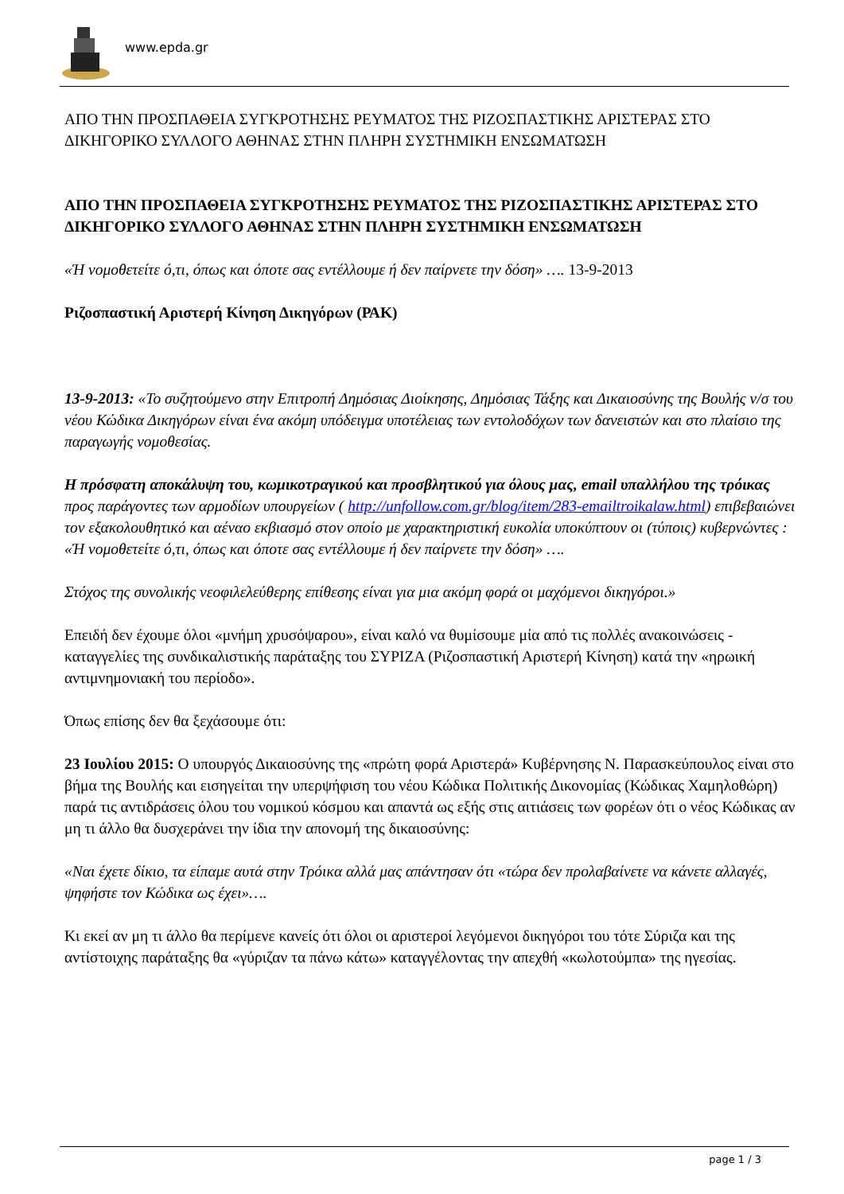www.epda.gr
ΑΠΟ ΤΗΝ ΠΡΟΣΠΑΘΕΙΑ ΣΥΓΚΡΟΤΗΣΗΣ ΡΕΥΜΑΤΟΣ ΤΗΣ ΡΙΖΟΣΠΑΣΤΙΚΗΣ ΑΡΙΣΤΕΡΑΣ ΣΤΟ ΔΙΚΗΓΟΡΙΚΟ ΣΥΛΛΟΓΟ ΑΘΗΝΑΣ ΣΤΗΝ ΠΛΗΡΗ ΣΥΣΤΗΜΙΚΗ ΕΝΣΩΜΑΤΩΣΗ
ΑΠΟ ΤΗΝ ΠΡΟΣΠΑΘΕΙΑ ΣΥΓΚΡΟΤΗΣΗΣ ΡΕΥΜΑΤΟΣ ΤΗΣ ΡΙΖΟΣΠΑΣΤΙΚΗΣ ΑΡΙΣΤΕΡΑΣ ΣΤΟ ΔΙΚΗΓΟΡΙΚΟ ΣΥΛΛΟΓΟ ΑΘΗΝΑΣ ΣΤΗΝ ΠΛΗΡΗ ΣΥΣΤΗΜΙΚΗ ΕΝΣΩΜΑΤΩΣΗ
«Ή νομοθετείτε ό,τι, όπως και όποτε σας εντέλλουμε ή δεν παίρνετε την δόση» …. 13-9-2013
Ριζοσπαστική Αριστερή Κίνηση Δικηγόρων (ΡΑΚ)
13-9-2013: «Το συζητούμενο στην Επιτροπή Δημόσιας Διοίκησης, Δημόσιας Τάξης και Δικαιοσύνης της Βουλής ν/σ του νέου Κώδικα Δικηγόρων είναι ένα ακόμη υπόδειγμα υποτέλειας των εντολοδόχων των δανειστών και στο πλαίσιο της παραγωγής νομοθεσίας.
Η πρόσφατη αποκάλυψη του, κωμικοτραγικού και προσβλητικού για όλους μας, email υπαλλήλου της τρόικας προς παράγοντες των αρμοδίων υπουργείων ( http://unfollow.com.gr/blog/item/283-emailtroikalaw.html) επιβεβαιώνει τον εξακολουθητικό και αέναο εκβιασμό στον οποίο με χαρακτηριστική ευκολία υποκύπτουν οι (τύποις) κυβερνώντες : «Ή νομοθετείτε ό,τι, όπως και όποτε σας εντέλλουμε ή δεν παίρνετε την δόση» ….
Στόχος της συνολικής νεοφιλελεύθερης επίθεσης είναι για μια ακόμη φορά οι μαχόμενοι δικηγόροι.»
Επειδή δεν έχουμε όλοι «μνήμη χρυσόψαρου», είναι καλό να θυμίσουμε μία από τις πολλές ανακοινώσεις - καταγγελίες της συνδικαλιστικής παράταξης του ΣΥΡΙΖΑ (Ριζοσπαστική Αριστερή Κίνηση) κατά την «ηρωική αντιμνημονιακή του περίοδο».
Όπως επίσης δεν θα ξεχάσουμε ότι:
23 Ιουλίου 2015: Ο υπουργός Δικαιοσύνης της «πρώτη φορά Αριστερά» Κυβέρνησης Ν. Παρασκεύπουλος είναι στο βήμα της Βουλής και εισηγείται την υπερψήφιση του νέου Κώδικα Πολιτικής Δικονομίας (Κώδικας Χαμηλοθώρη) παρά τις αντιδράσεις όλου του νομικού κόσμου και απαντά ως εξής στις αιτιάσεις των φορέων ότι ο νέος Κώδικας αν μη τι άλλο θα δυσχεράνει την ίδια την απονομή της δικαιοσύνης:
«Ναι έχετε δίκιο, τα είπαμε αυτά στην Τρόικα αλλά μας απάντησαν ότι «τώρα δεν προλαβαίνετε να κάνετε αλλαγές, ψηφήστε τον Κώδικα ως έχει»….
Κι εκεί αν μη τι άλλο θα περίμενε κανείς ότι όλοι οι αριστεροί λεγόμενοι δικηγόροι του τότε Σύριζα και της αντίστοιχης παράταξης θα «γύριζαν τα πάνω κάτω» καταγγέλοντας την απεχθή «κωλοτούμπα» της ηγεσίας.
page 1 / 3